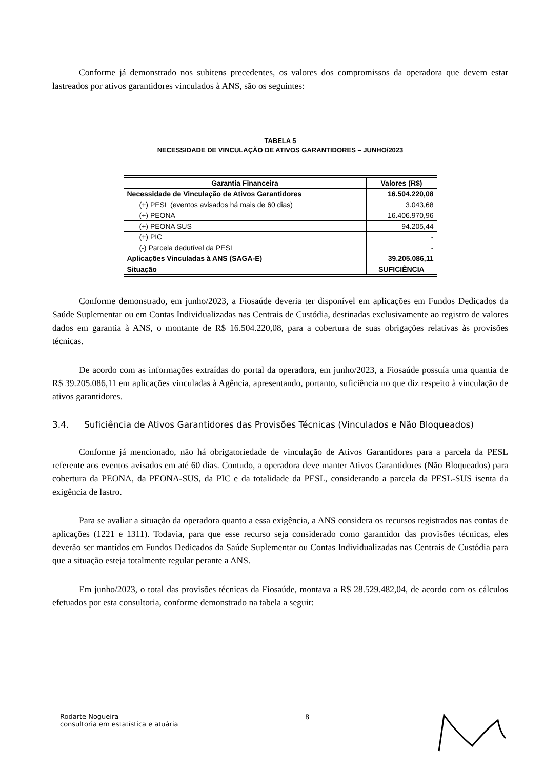Conforme já demonstrado nos subitens precedentes, os valores dos compromissos da operadora que devem estar lastreados por ativos garantidores vinculados à ANS, são os seguintes:
TABELA 5
NECESSIDADE DE VINCULAÇÃO DE ATIVOS GARANTIDORES – JUNHO/2023
| Garantia Financeira | Valores (R$) |
| --- | --- |
| Necessidade de Vinculação de Ativos Garantidores | 16.504.220,08 |
| (+) PESL (eventos avisados há mais de 60 dias) | 3.043,68 |
| (+) PEONA | 16.406.970,96 |
| (+) PEONA SUS | 94.205,44 |
| (+) PIC | - |
| (-) Parcela dedutível da PESL | - |
| Aplicações Vinculadas à ANS (SAGA-E) | 39.205.086,11 |
| Situação | SUFICIÊNCIA |
Conforme demonstrado, em junho/2023, a Fiosaúde deveria ter disponível em aplicações em Fundos Dedicados da Saúde Suplementar ou em Contas Individualizadas nas Centrais de Custódia, destinadas exclusivamente ao registro de valores dados em garantia à ANS, o montante de R$ 16.504.220,08, para a cobertura de suas obrigações relativas às provisões técnicas.
De acordo com as informações extraídas do portal da operadora, em junho/2023, a Fiosaúde possuía uma quantia de R$ 39.205.086,11 em aplicações vinculadas à Agência, apresentando, portanto, suficiência no que diz respeito à vinculação de ativos garantidores.
3.4. Suficiência de Ativos Garantidores das Provisões Técnicas (Vinculados e Não Bloqueados)
Conforme já mencionado, não há obrigatoriedade de vinculação de Ativos Garantidores para a parcela da PESL referente aos eventos avisados em até 60 dias. Contudo, a operadora deve manter Ativos Garantidores (Não Bloqueados) para cobertura da PEONA, da PEONA-SUS, da PIC e da totalidade da PESL, considerando a parcela da PESL-SUS isenta da exigência de lastro.
Para se avaliar a situação da operadora quanto a essa exigência, a ANS considera os recursos registrados nas contas de aplicações (1221 e 1311). Todavia, para que esse recurso seja considerado como garantidor das provisões técnicas, eles deverão ser mantidos em Fundos Dedicados da Saúde Suplementar ou Contas Individualizadas nas Centrais de Custódia para que a situação esteja totalmente regular perante a ANS.
Em junho/2023, o total das provisões técnicas da Fiosaúde, montava a R$ 28.529.482,04, de acordo com os cálculos efetuados por esta consultoria, conforme demonstrado na tabela a seguir:
Rodarte Nogueira
consultoria em estatística e atuária
8